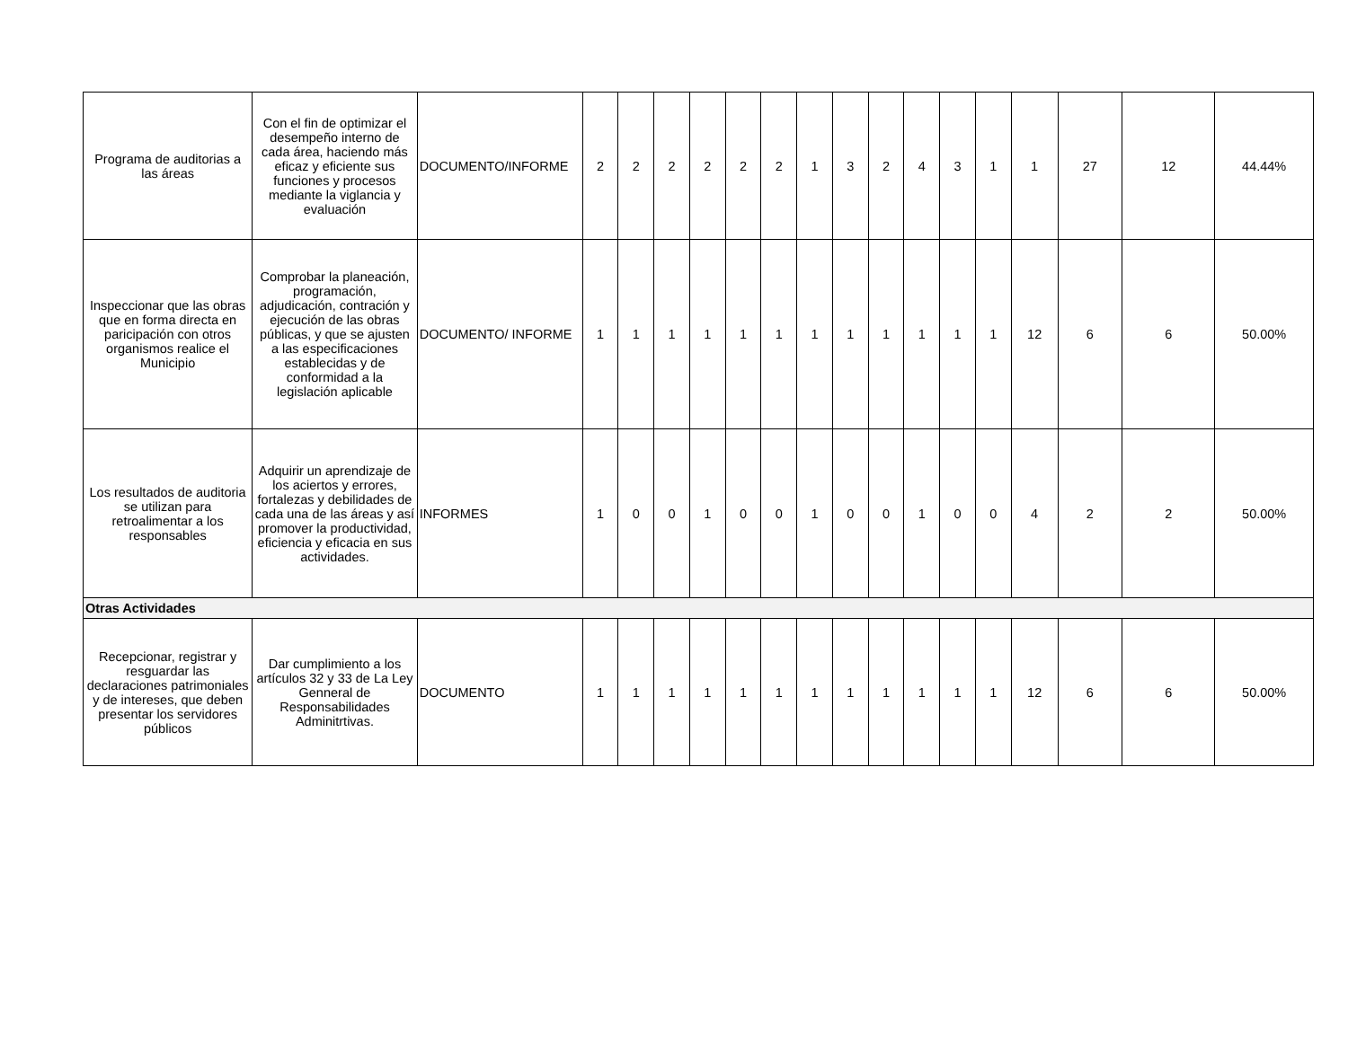| Programa de auditorias a las áreas | Con el fin de optimizar el desempeño interno de cada área, haciendo más eficaz y eficiente sus funciones y procesos mediante la viglancia y evaluación | DOCUMENTO/INFORME | 2 | 2 | 2 | 2 | 2 | 2 | 1 | 3 | 2 | 4 | 3 | 1 | 1 | 27 | 12 | 44.44% |
| Inspeccionar que las obras que en forma directa en paricipación con otros organismos realice el Municipio | Comprobar la planeación, programación, adjudicación, contración y ejecución de las obras públicas, y que se ajusten a las especificaciones establecidas y de conformidad a la legislación aplicable | DOCUMENTO/ INFORME | 1 | 1 | 1 | 1 | 1 | 1 | 1 | 1 | 1 | 1 | 1 | 1 | 12 | 6 | 6 | 50.00% |
| Los resultados de auditoria se utilizan para retroalimentar a los responsables | Adquirir un aprendizaje de los aciertos y errores, fortalezas y debilidades de cada una de las áreas y así promover la productividad, eficiencia y eficacia en sus actividades. | INFORMES | 1 | 0 | 0 | 1 | 0 | 0 | 1 | 0 | 0 | 1 | 0 | 0 | 4 | 2 | 2 | 50.00% |
| Otras Actividades | | | | | | | | | | | | | | | | | | |
| Recepcionar, registrar y resguardar las declaraciones patrimoniales y de intereses, que deben presentar los servidores públicos | Dar cumplimiento a los artículos 32 y 33 de La Ley Genneral de Responsabilidades Adminitrtivas. | DOCUMENTO | 1 | 1 | 1 | 1 | 1 | 1 | 1 | 1 | 1 | 1 | 1 | 1 | 12 | 6 | 6 | 50.00% |